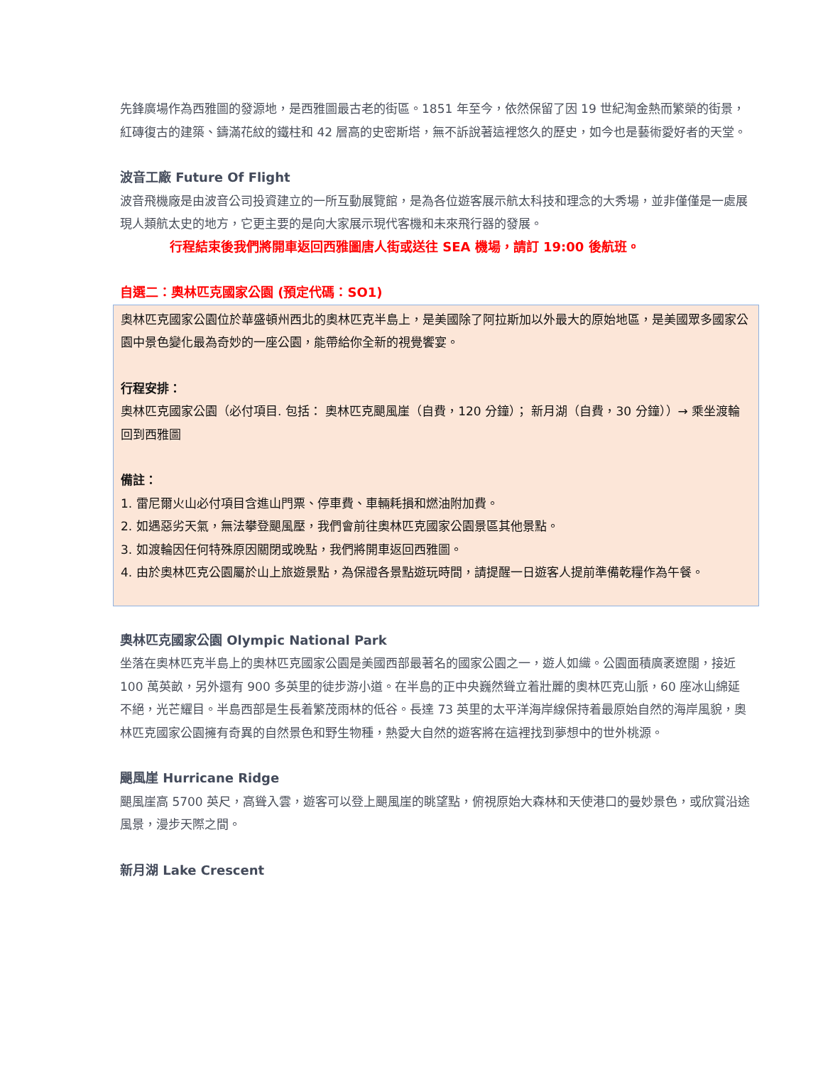先鋒廣場作為西雅圖的發源地，是西雅圖最古老的街區。1851 年至今，依然保留了因 19 世紀淘金熱而繁榮的街景，紅磚復古的建築、鑄滿花紋的鐵柱和 42 層高的史密斯塔，無不訴說著這裡悠久的歷史，如今也是藝術愛好者的天堂。
波音工廠 Future Of Flight
波音飛機廠是由波音公司投資建立的一所互動展覽館，是為各位遊客展示航太科技和理念的大秀場，並非僅僅是一處展現人類航太史的地方，它更主要的是向大家展示現代客機和未來飛行器的發展。
行程結束後我們將開車返回西雅圖唐人街或送往 SEA 機場，請訂 19:00 後航班。
自選二：奧林匹克國家公園 (預定代碼：SO1)
奧林匹克國家公園位於華盛頓州西北的奧林匹克半島上，是美國除了阿拉斯加以外最大的原始地區，是美國眾多國家公園中景色變化最為奇妙的一座公園，能帶給你全新的視覺饗宴。
行程安排：
奧林匹克國家公園（必付項目. 包括： 奧林匹克颶風崖（自費，120 分鐘）； 新月湖（自費，30 分鐘））→ 乘坐渡輪回到西雅圖
備註：
1. 雷尼爾火山必付項目含進山門票、停車費、車輛耗損和燃油附加費。
2. 如遇惡劣天氣，無法攀登颶風壓，我們會前往奧林匹克國家公園景區其他景點。
3. 如渡輪因任何特殊原因關閉或晚點，我們將開車返回西雅圖。
4. 由於奧林匹克公園屬於山上旅遊景點，為保證各景點遊玩時間，請提醒一日遊客人提前準備乾糧作為午餐。
奧林匹克國家公園 Olympic National Park
坐落在奧林匹克半島上的奧林匹克國家公園是美國西部最著名的國家公園之一，遊人如織。公園面積廣袤遼闊，接近 100 萬英畝，另外還有 900 多英里的徒步游小道。在半島的正中央巍然聳立着壯麗的奧林匹克山脈，60 座冰山綿延不絕，光芒耀目。半島西部是生長着繁茂雨林的低谷。長達 73 英里的太平洋海岸線保持着最原始自然的海岸風貌，奧林匹克國家公園擁有奇異的自然景色和野生物種，熱愛大自然的遊客將在這裡找到夢想中的世外桃源。
颶風崖 Hurricane Ridge
颶風崖高 5700 英尺，高聳入雲，遊客可以登上颶風崖的眺望點，俯視原始大森林和天使港口的曼妙景色，或欣賞沿途風景，漫步天際之間。
新月湖 Lake Crescent